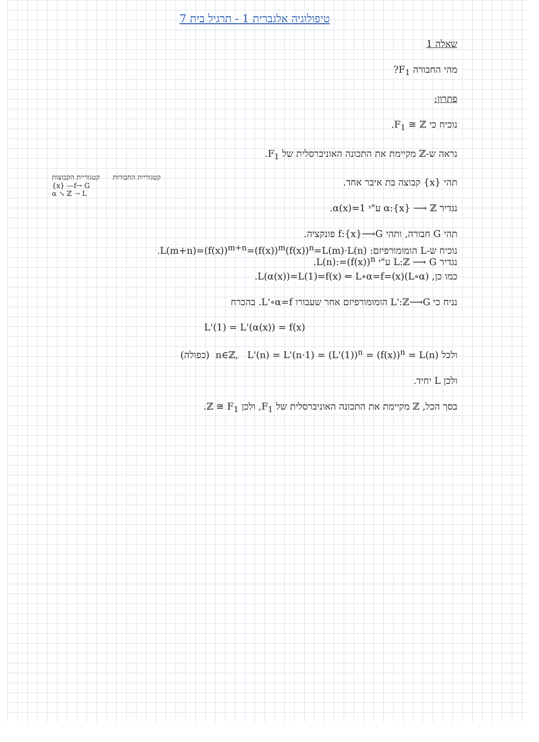טיפולוגיה אלגברית 1 - תרגיל בית 7
שאלה 1
מהי החבורה F<sub>1</sub>?
פתרון:
נוכיח כי F<sub>1</sub> ≅ ℤ.
נראה ש-ℤ מקיימת את התכונה האוניברסלית של F<sub>1</sub>.
תהי {x} קבוצה בת איבר אחד.
נגדיר α:{x} ⟶ ℤ ע"י α(x)=1.
תהי G חבורה, ותהי f:{x}⟶G פונקציה.
נגדיר L:ℤ ⟶ G ע"י L(n):=(f(x))<sup>n</sup>.
קטגוריית הקבוצות קטגוריית החבורות
{x} —f→ G
α ↘ ℤ ⇢ L
נוכיח ש-L הומומורפיזם: L(m+n)=(f(x))<sup>m+n</sup>=(f(x))<sup>m</sup>(f(x))<sup>n</sup>=L(m)·L(n).
כמו כן, (L∘α)(x)=L(α(x))=L(1)=f(x) ⇐ L∘α=f.
נניח כי L':ℤ⟶G הומומורפיזם אחר שעבורו L'∘α=f. בהכרח
L'(1) = L'(α(x)) = f(x)
ולכל n∈ℤ, L'(n) = L'(n·1) = (L'(1))<sup>n</sup> = (f(x))<sup>n</sup> = L(n) (כפולה)
ולכן L יחיד.
בסך הכל, ℤ מקיימת את התכונה האוניברסלית של F<sub>1</sub>, ולכן ℤ ≅ F<sub>1</sub>.